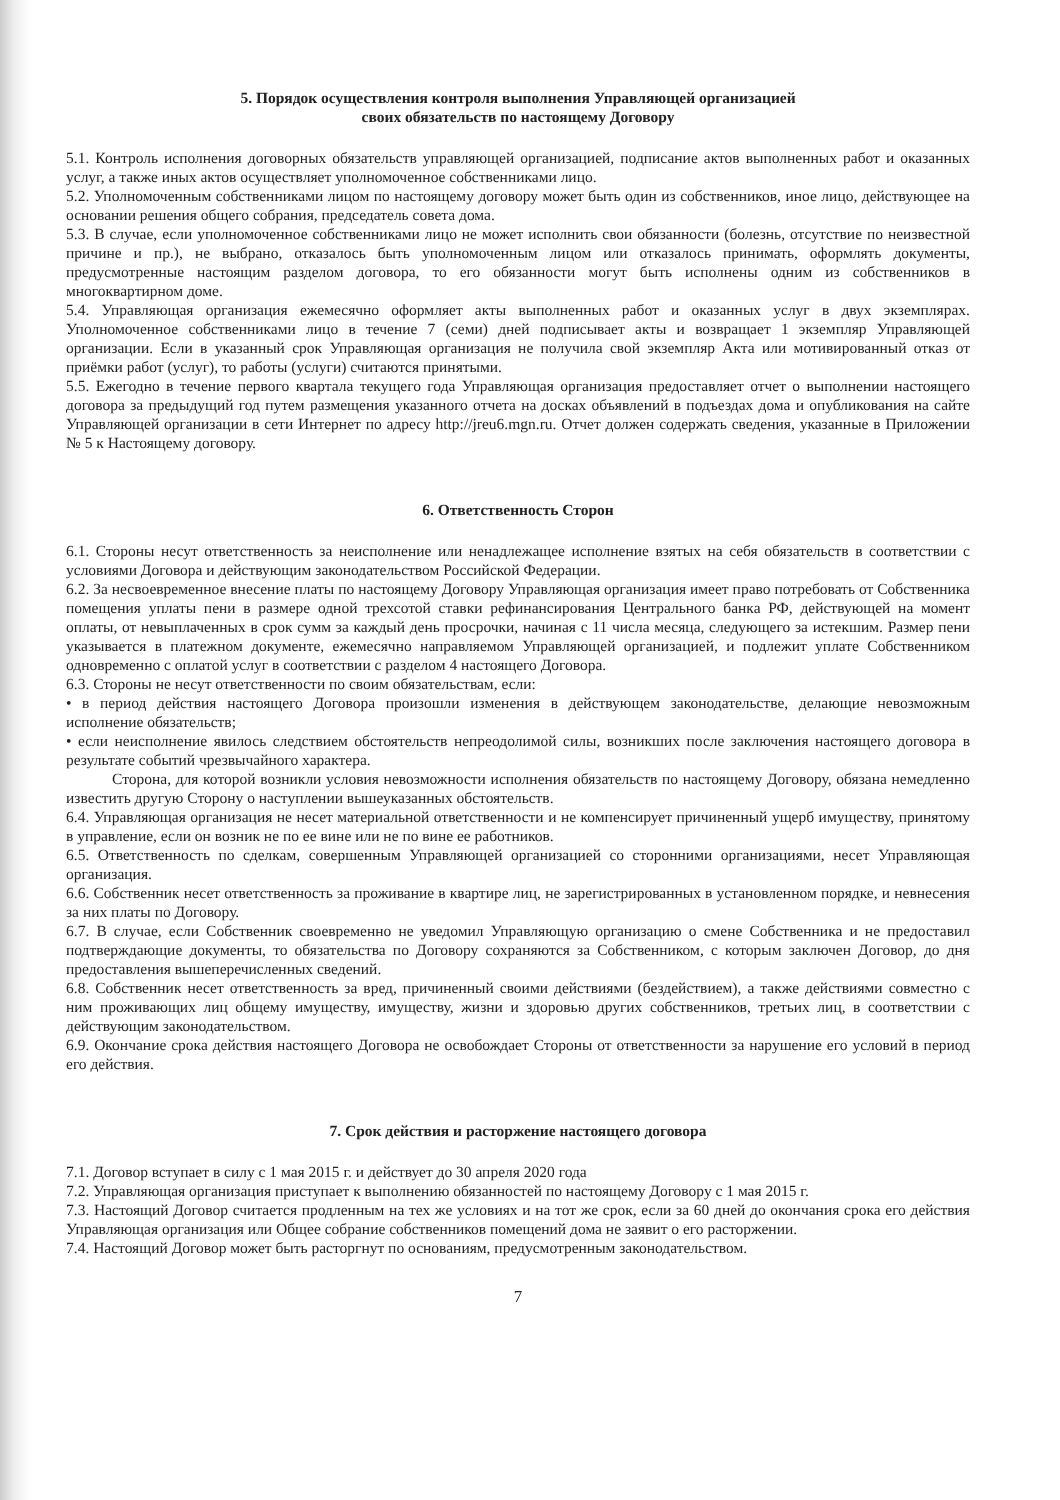5. Порядок осуществления контроля выполнения Управляющей организацией
своих обязательств по настоящему Договору
5.1. Контроль исполнения договорных обязательств управляющей организацией, подписание актов выполненных работ и оказанных услуг, а также иных актов осуществляет уполномоченное собственниками лицо.
5.2. Уполномоченным собственниками лицом по настоящему договору может быть один из собственников, иное лицо, действующее на основании решения общего собрания, председатель совета дома.
5.3. В случае, если уполномоченное собственниками лицо не может исполнить свои обязанности (болезнь, отсутствие по неизвестной причине и пр.), не выбрано, отказалось быть уполномоченным лицом или отказалось принимать, оформлять документы, предусмотренные настоящим разделом договора, то его обязанности могут быть исполнены одним из собственников в многоквартирном доме.
5.4. Управляющая организация ежемесячно оформляет акты выполненных работ и оказанных услуг в двух экземплярах. Уполномоченное собственниками лицо в течение 7 (семи) дней подписывает акты и возвращает 1 экземпляр Управляющей организации. Если в указанный срок Управляющая организация не получила свой экземпляр Акта или мотивированный отказ от приёмки работ (услуг), то работы (услуги) считаются принятыми.
5.5. Ежегодно в течение первого квартала текущего года Управляющая организация предоставляет отчет о выполнении настоящего договора за предыдущий год путем размещения указанного отчета на досках объявлений в подъездах дома и опубликования на сайте Управляющей организации в сети Интернет по адресу http://jreu6.mgn.ru. Отчет должен содержать сведения, указанные в Приложении № 5 к Настоящему договору.
6. Ответственность Сторон
6.1. Стороны несут ответственность за неисполнение или ненадлежащее исполнение взятых на себя обязательств в соответствии с условиями Договора и действующим законодательством Российской Федерации.
6.2. За несвоевременное внесение платы по настоящему Договору Управляющая организация имеет право потребовать от Собственника помещения уплаты пени в размере одной трехсотой ставки рефинансирования Центрального банка РФ, действующей на момент оплаты, от невыплаченных в срок сумм за каждый день просрочки, начиная с 11 числа месяца, следующего за истекшим. Размер пени указывается в платежном документе, ежемесячно направляемом Управляющей организацией, и подлежит уплате Собственником одновременно с оплатой услуг в соответствии с разделом 4 настоящего Договора.
6.3. Стороны не несут ответственности по своим обязательствам, если:
• в период действия настоящего Договора произошли изменения в действующем законодательстве, делающие невозможным исполнение обязательств;
• если неисполнение явилось следствием обстоятельств непреодолимой силы, возникших после заключения настоящего договора в результате событий чрезвычайного характера.
Сторона, для которой возникли условия невозможности исполнения обязательств по настоящему Договору, обязана немедленно известить другую Сторону о наступлении вышеуказанных обстоятельств.
6.4. Управляющая организация не несет материальной ответственности и не компенсирует причиненный ущерб имуществу, принятому в управление, если он возник не по ее вине или не по вине ее работников.
6.5. Ответственность по сделкам, совершенным Управляющей организацией со сторонними организациями, несет Управляющая организация.
6.6. Собственник несет ответственность за проживание в квартире лиц, не зарегистрированных в установленном порядке, и невнесения за них платы по Договору.
6.7. В случае, если Собственник своевременно не уведомил Управляющую организацию о смене Собственника и не предоставил подтверждающие документы, то обязательства по Договору сохраняются за Собственником, с которым заключен Договор, до дня предоставления вышеперечисленных сведений.
6.8. Собственник несет ответственность за вред, причиненный своими действиями (бездействием), а также действиями совместно с ним проживающих лиц общему имуществу, имуществу, жизни и здоровью других собственников, третьих лиц, в соответствии с действующим законодательством.
6.9. Окончание срока действия настоящего Договора не освобождает Стороны от ответственности за нарушение его условий в период его действия.
7. Срок действия и расторжение настоящего договора
7.1. Договор вступает в силу с 1 мая 2015 г. и действует до 30 апреля 2020 года
7.2. Управляющая организация приступает к выполнению обязанностей по настоящему Договору с 1 мая 2015 г.
7.3. Настоящий Договор считается продленным на тех же условиях и на тот же срок, если за 60 дней до окончания срока его действия Управляющая организация или Общее собрание собственников помещений дома не заявит о его расторжении.
7.4. Настоящий Договор может быть расторгнут по основаниям, предусмотренным законодательством.
7